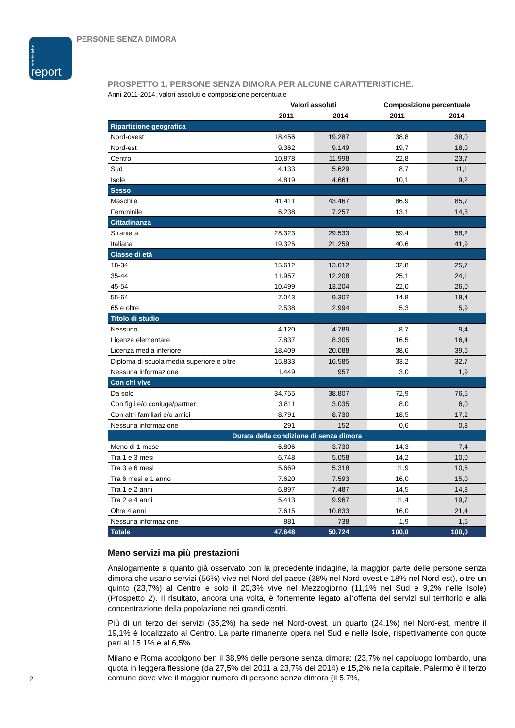statistiche report
PERSONE SENZA DIMORA
PROSPETTO 1. PERSONE SENZA DIMORA PER ALCUNE CARATTERISTICHE.
Anni 2011-2014, valori assoluti e composizione percentuale
| | Valori assoluti | | Composizione percentuale | |
| --- | --- | --- | --- | --- |
| | 2011 | 2014 | 2011 | 2014 |
| Ripartizione geografica | | | | |
| Nord-ovest | 18.456 | 19.287 | 38,8 | 38,0 |
| Nord-est | 9.362 | 9.149 | 19,7 | 18,0 |
| Centro | 10.878 | 11.998 | 22,8 | 23,7 |
| Sud | 4.133 | 5.629 | 8,7 | 11,1 |
| Isole | 4.819 | 4.661 | 10,1 | 9,2 |
| Sesso | | | | |
| Maschile | 41.411 | 43.467 | 86,9 | 85,7 |
| Femminile | 6.238 | 7.257 | 13,1 | 14,3 |
| Cittadinanza | | | | |
| Straniera | 28.323 | 29.533 | 59,4 | 58,2 |
| Italiana | 19.325 | 21.259 | 40,6 | 41,9 |
| Classe di età | | | | |
| 18-34 | 15.612 | 13.012 | 32,8 | 25,7 |
| 35-44 | 11.957 | 12.208 | 25,1 | 24,1 |
| 45-54 | 10.499 | 13.204 | 22,0 | 26,0 |
| 55-64 | 7.043 | 9.307 | 14,8 | 18,4 |
| 65 e oltre | 2.538 | 2.994 | 5,3 | 5,9 |
| Titolo di studio | | | | |
| Nessuno | 4.120 | 4.789 | 8,7 | 9,4 |
| Licenza elementare | 7.837 | 8.305 | 16,5 | 16,4 |
| Licenza media inferiore | 18.409 | 20.088 | 38,6 | 39,6 |
| Diploma di scuola media superiore e oltre | 15.833 | 16.585 | 33,2 | 32,7 |
| Nessuna informazione | 1.449 | 957 | 3,0 | 1,9 |
| Con chi vive | | | | |
| Da solo | 34.755 | 38.807 | 72,9 | 76,5 |
| Con figli e/o coniuge/partner | 3.811 | 3.035 | 8,0 | 6,0 |
| Con altri familiari e/o amici | 8.791 | 8.730 | 18,5 | 17,2 |
| Nessuna informazione | 291 | 152 | 0,6 | 0,3 |
| Durata della condizione di senza dimora | | | | |
| Meno di 1 mese | 6.806 | 3.730 | 14,3 | 7,4 |
| Tra 1 e 3 mesi | 6.748 | 5.058 | 14,2 | 10,0 |
| Tra 3 e 6 mesi | 5.669 | 5.318 | 11,9 | 10,5 |
| Tra 6 mesi e 1 anno | 7.620 | 7.593 | 16,0 | 15,0 |
| Tra 1 e 2 anni | 6.897 | 7.487 | 14,5 | 14,8 |
| Tra 2 e 4 anni | 5.413 | 9.967 | 11,4 | 19,7 |
| Oltre 4 anni | 7.615 | 10.833 | 16,0 | 21,4 |
| Nessuna informazione | 881 | 738 | 1,9 | 1,5 |
| Totale | 47.648 | 50.724 | 100,0 | 100,0 |
Meno servizi ma più prestazioni
Analogamente a quanto già osservato con la precedente indagine, la maggior parte delle persone senza dimora che usano servizi (56%) vive nel Nord del paese (38% nel Nord-ovest e 18% nel Nord-est), oltre un quinto (23,7%) al Centro e solo il 20,3% vive nel Mezzogiorno (11,1% nel Sud e 9,2% nelle Isole) (Prospetto 2). Il risultato, ancora una volta, è fortemente legato all’offerta dei servizi sul territorio e alla concentrazione della popolazione nei grandi centri.
Più di un terzo dei servizi (35,2%) ha sede nel Nord-ovest, un quarto (24,1%) nel Nord-est, mentre il 19,1% è localizzato al Centro. La parte rimanente opera nel Sud e nelle Isole, rispettivamente con quote pari al 15,1% e al 6,5%.
Milano e Roma accolgono ben il 38,9% delle persone senza dimora: (23,7% nel capoluogo lombardo, una quota in leggera flessione (da 27,5% del 2011 a 23,7% del 2014) e 15,2% nella capitale. Palermo è il terzo comune dove vive il maggior numero di persone senza dimora (il 5,7%,
2